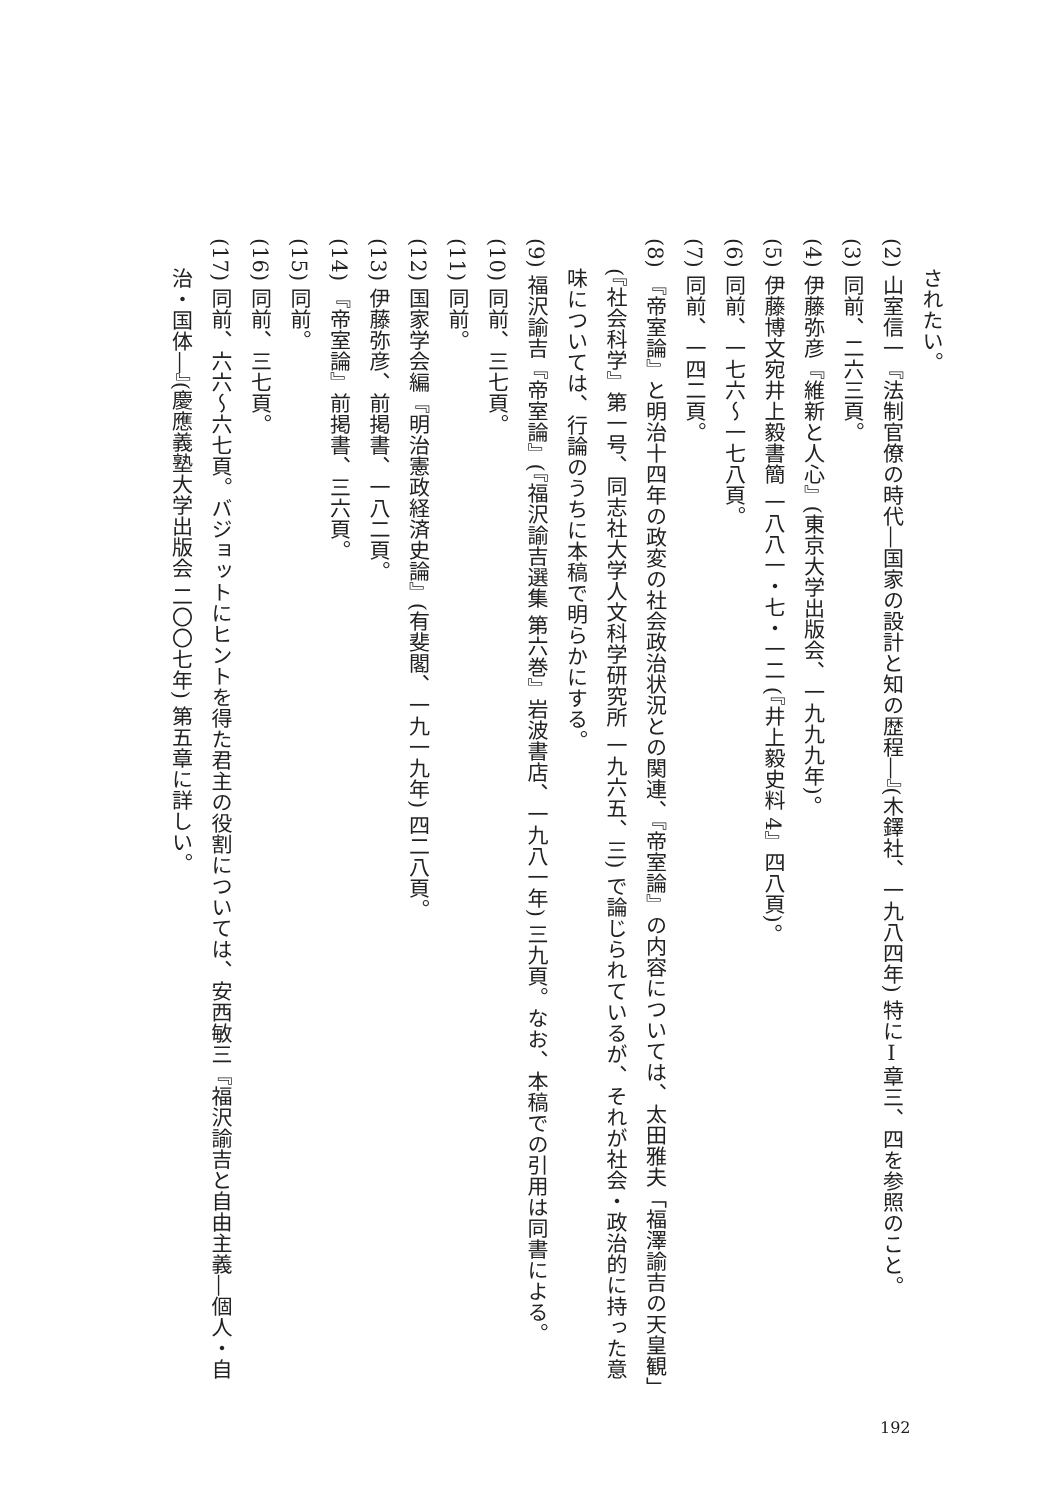されたい。
(2) 山室信一『法制官僚の時代―国家の設計と知の歴程―』(木鐸社、一九八四年) 特にⅠ章三、四を参照のこと。
(3) 同前、二六三頁。
(4) 伊藤弥彦『維新と人心』(東京大学出版会、一九九九年)。
(5) 伊藤博文宛井上毅書簡 一八八一・七・一二 (『井上毅史料 4』四八頁)。
(6) 同前、一七六～一七八頁。
(7) 同前、一四二頁。
(8) 『帝室論』と明治十四年の政変の社会政治状況との関連、『帝室論』の内容については、太田雅夫「福澤諭吉の天皇観」(『社会科学』第一号、同志社大学人文科学研究所 一九六五、三) で論じられているが、それが社会・政治的に持った意味については、行論のうちに本稿で明らかにする。
(9) 福沢諭吉『帝室論』(『福沢諭吉選集 第六巻』岩波書店、一九八一年) 三九頁。なお、本稿での引用は同書による。
(10) 同前、三七頁。
(11) 同前。
(12) 国家学会編『明治憲政経済史論』(有斐閣、一九一九年) 四二八頁。
(13) 伊藤弥彦、前掲書、一八二頁。
(14) 『帝室論』前掲書、三六頁。
(15) 同前。
(16) 同前、三七頁。
(17) 同前、六六～六七頁。バジョットにヒントを得た君主の役割については、安西敏三『福沢諭吉と自由主義―個人・自治・国体―』(慶應義塾大学出版会 二〇〇七年) 第五章に詳しい。
192